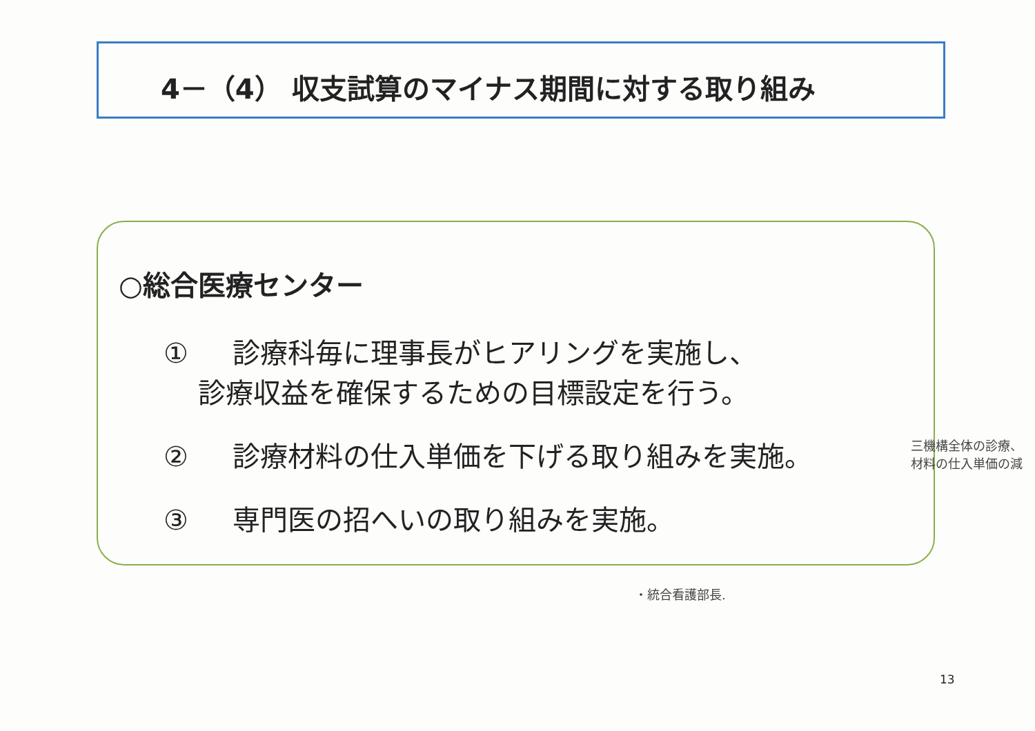4－（4） 収支試算のマイナス期間に対する取り組み
○総合医療センター
① 診療科毎に理事長がヒアリングを実施し、
診療収益を確保するための目標設定を行う。
② 診療材料の仕入単価を下げる取り組みを実施。
③ 専門医の招へいの取り組みを実施。
三機構全体の診療、
材料の仕入単価の減
・統合看護部長.
13